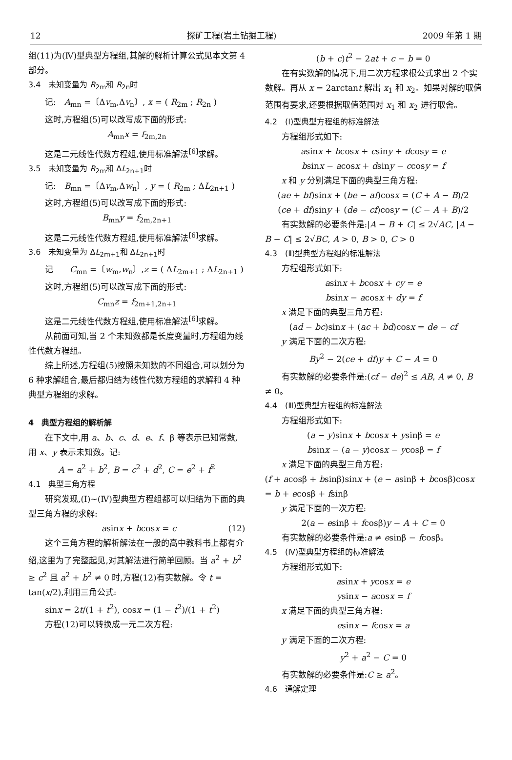12 探矿工程(岩土钻掘工程) 2009 年第 1 期
组(11)为(Ⅳ)型典型方程组,其解的解析计算公式见本文第 4 部分。
3.4　未知变量为 R<sub>2m</sub>和 R<sub>2n</sub>时
记:　A<sub>mn</sub> =〔Δv<sub>m</sub>,Δv<sub>n</sub>〕, x = ( R<sub>2m</sub> ; R<sub>2n</sub> )
这时,方程组(5)可以改写成下面的形式:
A<sub>mn</sub>x = f<sub>2m,2n</sub>
这是二元线性代数方程组,使用标准解法<sup>[6]</sup>求解。
3.5　未知变量为 R<sub>2m</sub>和 ΔL<sub>2n+1</sub>时
记:　B<sub>mn</sub> =〔Δv<sub>m</sub>,Δw<sub>n</sub>〕, y = ( R<sub>2m</sub> ; ΔL<sub>2n+1</sub> )
这时,方程组(5)可以改写成下面的形式:
B<sub>mn</sub>y = f<sub>2m,2n+1</sub>
这是二元线性代数方程组,使用标准解法<sup>[6]</sup>求解。
3.6　未知变量为 ΔL<sub>2m+1</sub>和 ΔL<sub>2n+1</sub>时
记　　C<sub>mn</sub> =〔w<sub>m</sub>,w<sub>n</sub>〕,z = ( ΔL<sub>2m+1</sub> ; ΔL<sub>2n+1</sub> )
这时,方程组(5)可以改写成下面的形式:
C<sub>mn</sub>z = f<sub>2m+1,2n+1</sub>
这是二元线性代数方程组,使用标准解法<sup>[6]</sup>求解。
从前面可知,当 2 个未知数都是长度变量时,方程组为线性代数方程组。
综上所述,方程组(5)按照未知数的不同组合,可以划分为 6 种求解组合,最后都归结为线性代数方程组的求解和 4 种典型方程组的求解。
4　典型方程组的解析解
在下文中,用 a、b、c、d、e、f、β 等表示已知常数,用 x、y 表示未知数。记:
A = a<sup>2</sup> + b<sup>2</sup>, B = c<sup>2</sup> + d<sup>2</sup>, C = e<sup>2</sup> + f<sup>2</sup>
4.1　典型三角方程
研究发现,(Ⅰ)~(Ⅳ)型典型方程组都可以归结为下面的典型三角方程的求解:
asinx + bcosx = c (12)
这个三角方程的解析解法在一般的高中教科书上都有介绍,这里为了完整起见,对其解法进行简单回顾。当 a<sup>2</sup> + b<sup>2</sup> ≥ c<sup>2</sup> 且 a<sup>2</sup> + b<sup>2</sup> ≠ 0 时,方程(12)有实数解。令 t = tan(x/2),利用三角公式:
sinx = 2t/(1 + t<sup>2</sup>), cosx = (1 − t<sup>2</sup>)/(1 + t<sup>2</sup>)
方程(12)可以转换成一元二次方程:
(b + c)t<sup>2</sup> − 2at + c − b = 0
在有实数解的情况下,用二次方程求根公式求出 2 个实数解。再从 x = 2arctant 解出 x<sub>1</sub> 和 x<sub>2</sub>。如果对解的取值范围有要求,还要根据取值范围对 x<sub>1</sub> 和 x<sub>2</sub> 进行取舍。
4.2　(Ⅰ)型典型方程组的标准解法
方程组形式如下:
asinx + bcosx + csiny + dcosy = e
bsinx − acosx + dsiny − ccosy = f
x 和 y 分别满足下面的典型三角方程:
(ae + bf)sinx + (be − af)cosx = (C + A − B)/2
(ce + df)siny + (de − cf)cosy = (C − A + B)/2
有实数解的必要条件是:|A − B + C| ≤ 2√AC, |A − B − C| ≤ 2√BC, A > 0, B > 0, C > 0
4.3　(Ⅱ)型典型方程组的标准解法
方程组形式如下:
asinx + bcosx + cy = e
bsinx − acosx + dy = f
x 满足下面的典型三角方程:
(ad − bc)sinx + (ac + bd)cosx = de − cf
y 满足下面的二次方程:
By<sup>2</sup> − 2(ce + df)y + C − A = 0
有实数解的必要条件是:(cf − de)<sup>2</sup> ≤ AB, A ≠ 0, B ≠ 0。
4.4　(Ⅲ)型典型方程组的标准解法
方程组形式如下:
(a − y)sinx + bcosx + ysinβ = e
bsinx − (a − y)cosx − ycosβ = f
x 满足下面的典型三角方程:
(f + acosβ + bsinβ)sinx + (e − asinβ + bcosβ)cosx = b + ecosβ + fsinβ
y 满足下面的一次方程:
2(a − esinβ + fcosβ)y − A + C = 0
有实数解的必要条件是:a ≠ esinβ − fcosβ。
4.5　(Ⅳ)型典型方程组的标准解法
方程组形式如下:
asinx + ycosx = e
ysinx − acosx = f
x 满足下面的典型三角方程:
esinx − fcosx = a
y 满足下面的二次方程:
y<sup>2</sup> + a<sup>2</sup> − C = 0
有实数解的必要条件是:C ≥ a<sup>2</sup>。
4.6　通解定理